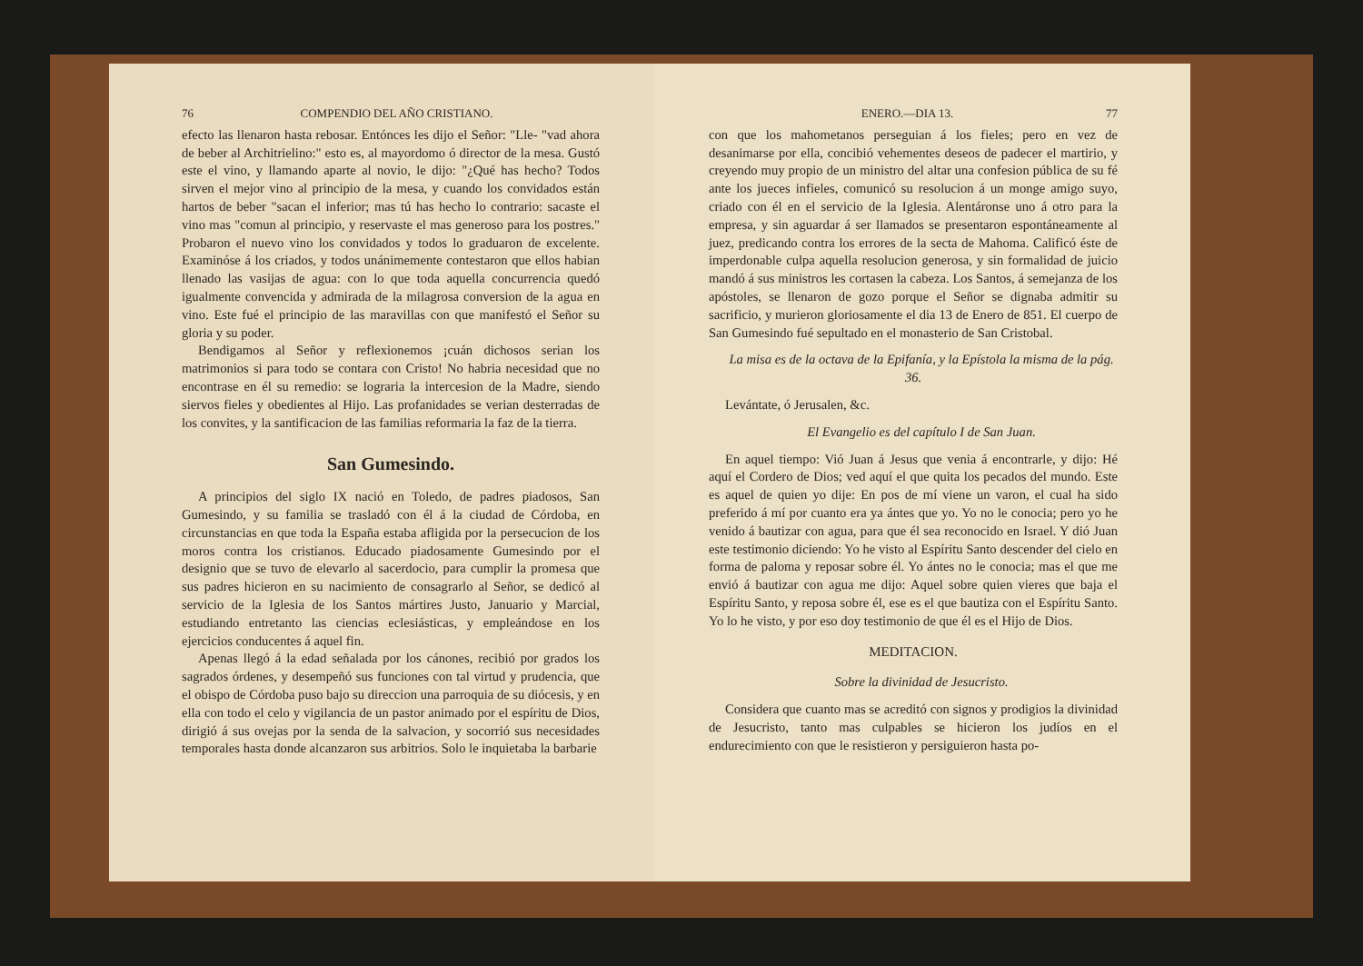76 COMPENDIO DEL AÑO CRISTIANO.
efecto las llenaron hasta rebosar. Entónces les dijo el Señor: "Lle- "vad ahora de beber al Architrielino:" esto es, al mayordomo ó director de la mesa. Gustó este el vino, y llamando aparte al novio, le dijo: "¿Qué has hecho? Todos sirven el mejor vino al principio de la mesa, y cuando los convidados están hartos de beber "sacan el inferior; mas tú has hecho lo contrario: sacaste el vino mas "comun al principio, y reservaste el mas generoso para los postres." Probaron el nuevo vino los convidados y todos lo graduaron de excelente. Examinóse á los criados, y todos unánimemente contestaron que ellos habian llenado las vasijas de agua: con lo que toda aquella concurrencia quedó igualmente convencida y admirada de la milagrosa conversion de la agua en vino. Este fué el principio de las maravillas con que manifestó el Señor su gloria y su poder.
Bendigamos al Señor y reflexionemos ¡cuán dichosos serian los matrimonios si para todo se contara con Cristo! No habria necesidad que no encontrase en él su remedio: se lograria la intercesion de la Madre, siendo siervos fieles y obedientes al Hijo. Las profanidades se verian desterradas de los convites, y la santificacion de las familias reformaria la faz de la tierra.
San Gumesindo.
A principios del siglo IX nació en Toledo, de padres piadosos, San Gumesindo, y su familia se trasladó con él á la ciudad de Córdoba, en circunstancias en que toda la España estaba afligida por la persecucion de los moros contra los cristianos. Educado piadosamente Gumesindo por el designio que se tuvo de elevarlo al sacerdocio, para cumplir la promesa que sus padres hicieron en su nacimiento de consagrarlo al Señor, se dedicó al servicio de la Iglesia de los Santos mártires Justo, Januario y Marcial, estudiando entretanto las ciencias eclesiásticas, y empleándose en los ejercicios conducentes á aquel fin.
Apenas llegó á la edad señalada por los cánones, recibió por grados los sagrados órdenes, y desempeñó sus funciones con tal virtud y prudencia, que el obispo de Córdoba puso bajo su direccion una parroquia de su diócesis, y en ella con todo el celo y vigilancia de un pastor animado por el espíritu de Dios, dirigió á sus ovejas por la senda de la salvacion, y socorrió sus necesidades temporales hasta donde alcanzaron sus arbitrios. Solo le inquietaba la barbarie
ENERO.—DIA 13. 77
con que los mahometanos perseguian á los fieles; pero en vez de desanimarse por ella, concibió vehementes deseos de padecer el martirio, y creyendo muy propio de un ministro del altar una confesion pública de su fé ante los jueces infieles, comunicó su resolucion á un monge amigo suyo, criado con él en el servicio de la Iglesia. Alentáronse uno á otro para la empresa, y sin aguardar á ser llamados se presentaron espontáneamente al juez, predicando contra los errores de la secta de Mahoma. Calificó éste de imperdonable culpa aquella resolucion generosa, y sin formalidad de juicio mandó á sus ministros les cortasen la cabeza. Los Santos, á semejanza de los apóstoles, se llenaron de gozo porque el Señor se dignaba admitir su sacrificio, y murieron gloriosamente el dia 13 de Enero de 851. El cuerpo de San Gumesindo fué sepultado en el monasterio de San Cristobal.
La misa es de la octava de la Epifanía, y la Epístola la misma de la pág. 36.
Levántate, ó Jerusalen, &c.
El Evangelio es del capítulo I de San Juan.
En aquel tiempo: Vió Juan á Jesus que venia á encontrarle, y dijo: Hé aquí el Cordero de Dios; ved aquí el que quita los pecados del mundo. Este es aquel de quien yo dije: En pos de mí viene un varon, el cual ha sido preferido á mí por cuanto era ya ántes que yo. Yo no le conocia; pero yo he venido á bautizar con agua, para que él sea reconocido en Israel. Y dió Juan este testimonio diciendo: Yo he visto al Espíritu Santo descender del cielo en forma de paloma y reposar sobre él. Yo ántes no le conocia; mas el que me envió á bautizar con agua me dijo: Aquel sobre quien vieres que baja el Espíritu Santo, y reposa sobre él, ese es el que bautiza con el Espíritu Santo. Yo lo he visto, y por eso doy testimonio de que él es el Hijo de Dios.
MEDITACION.
Sobre la divinidad de Jesucristo.
Considera que cuanto mas se acreditó con signos y prodigios la divinidad de Jesucristo, tanto mas culpables se hicieron los judíos en el endurecimiento con que le resistieron y persiguieron hasta po-